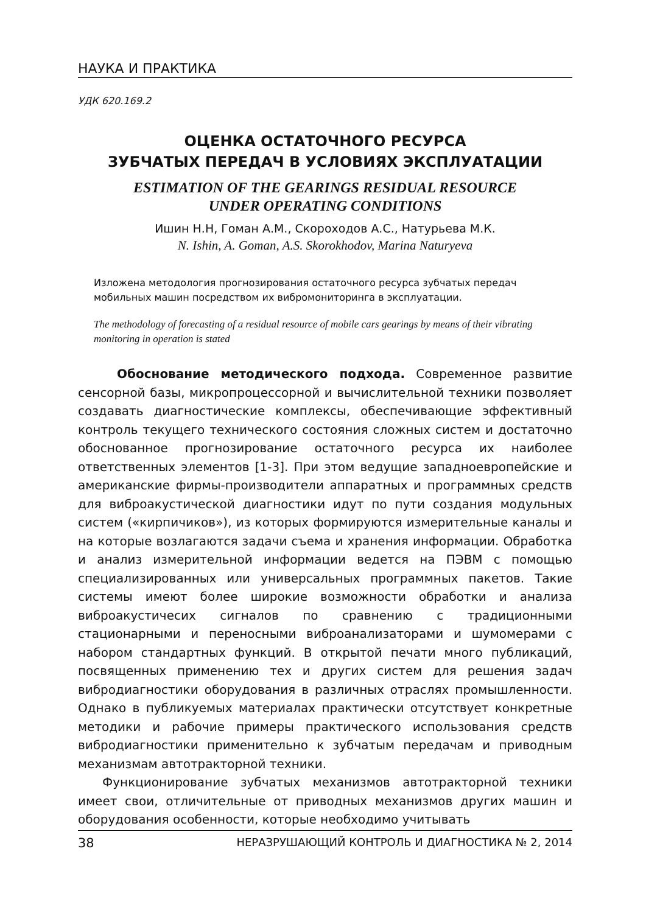НАУКА И ПРАКТИКА
УДК 620.169.2
ОЦЕНКА ОСТАТОЧНОГО РЕСУРСА
ЗУБЧАТЫХ ПЕРЕДАЧ В УСЛОВИЯХ ЭКСПЛУАТАЦИИ
ESTIMATION OF THE GEARINGS RESIDUAL RESOURCE
UNDER OPERATING CONDITIONS
Ишин Н.Н, Гоман А.М., Скороходов А.С., Натурьева М.К.
N. Ishin, A. Goman, A.S. Skorokhodov, Marina Naturyeva
Изложена методология прогнозирования остаточного ресурса зубчатых передач мобильных машин посредством их вибромониторинга в эксплуатации.
The methodology of forecasting of a residual resource of mobile cars gearings by means of their vibrating monitoring in operation is stated
Обоснование методического подхода. Современное развитие сенсорной базы, микропроцессорной и вычислительной техники позволяет создавать диагностические комплексы, обеспечивающие эффективный контроль текущего технического состояния сложных систем и достаточно обоснованное прогнозирование остаточного ресурса их наиболее ответственных элементов [1-3]. При этом ведущие западноевропейские и американские фирмы-производители аппаратных и программных средств для виброакустической диагностики идут по пути создания модульных систем («кирпичиков»), из которых формируются измерительные каналы и на которые возлагаются задачи съема и хранения информации. Обработка и анализ измерительной информации ведется на ПЭВМ с помощью специализированных или универсальных программных пакетов. Такие системы имеют более широкие возможности обработки и анализа виброакустичесих сигналов по сравнению с традиционными стационарными и переносными виброанализаторами и шумомерами с набором стандартных функций. В открытой печати много публикаций, посвященных применению тех и других систем для решения задач вибродиагностики оборудования в различных отраслях промышленности. Однако в публикуемых материалах практически отсутствует конкретные методики и рабочие примеры практического использования средств вибродиагностики применительно к зубчатым передачам и приводным механизмам автотракторной техники.
Функционирование зубчатых механизмов автотракторной техники имеет свои, отличительные от приводных механизмов других машин и оборудования особенности, которые необходимо учитывать
38 НЕРАЗРУШАЮЩИЙ КОНТРОЛЬ И ДИАГНОСТИКА № 2, 2014